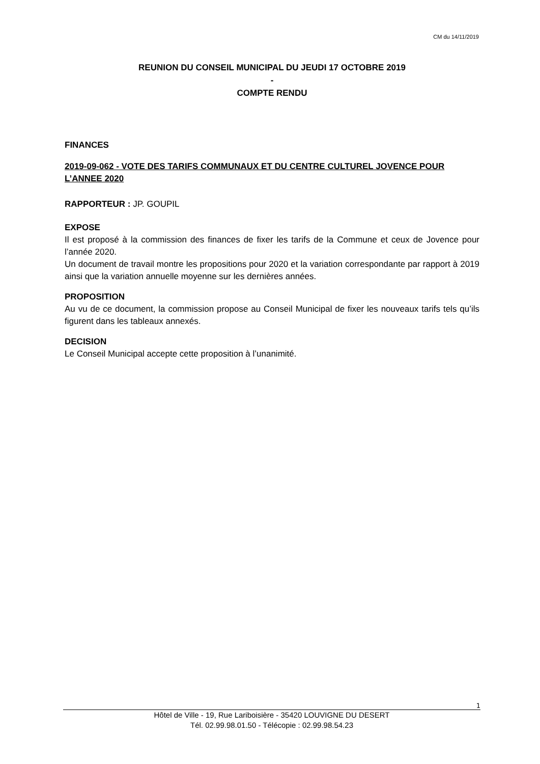CM du 14/11/2019
REUNION DU CONSEIL MUNICIPAL DU JEUDI 17 OCTOBRE 2019
-
COMPTE RENDU
FINANCES
2019-09-062 - VOTE DES TARIFS COMMUNAUX ET DU CENTRE CULTUREL JOVENCE POUR L’ANNEE 2020
RAPPORTEUR : JP. GOUPIL
EXPOSE
Il est proposé à la commission des finances de fixer les tarifs de la Commune et ceux de Jovence pour l’année 2020.
Un document de travail montre les propositions pour 2020 et la variation correspondante par rapport à 2019 ainsi que la variation annuelle moyenne sur les dernières années.
PROPOSITION
Au vu de ce document, la commission propose au Conseil Municipal de fixer les nouveaux tarifs tels qu’ils figurent dans les tableaux annexés.
DECISION
Le Conseil Municipal accepte cette proposition à l’unanimité.
1
Hôtel de Ville - 19, Rue Lariboisière - 35420 LOUVIGNE DU DESERT
Tél. 02.99.98.01.50 - Télécopie : 02.99.98.54.23